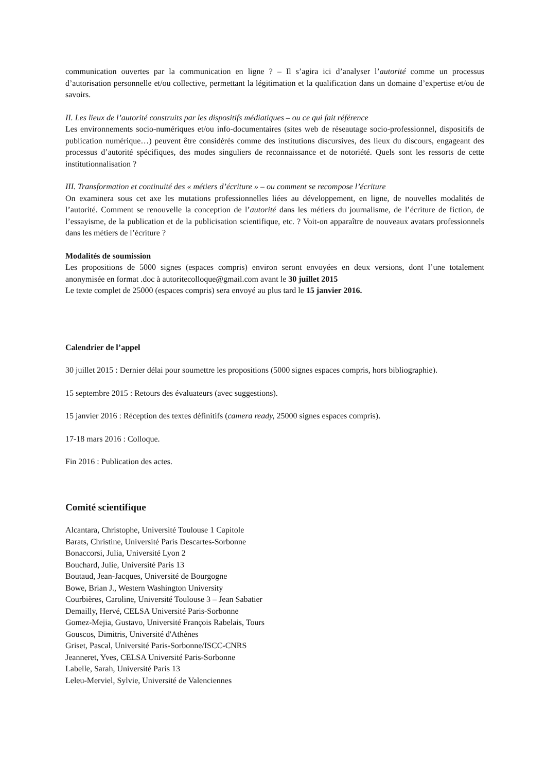communication ouvertes par la communication en ligne ? – Il s’agira ici d’analyser l’autorité comme un processus d’autorisation personnelle et/ou collective, permettant la légitimation et la qualification dans un domaine d’expertise et/ou de savoirs.
II. Les lieux de l’autorité construits par les dispositifs médiatiques – ou ce qui fait référence
Les environnements socio-numériques et/ou info-documentaires (sites web de réseautage socio-professionnel, dispositifs de publication numérique…) peuvent être considérés comme des institutions discursives, des lieux du discours, engageant des processus d’autorité spécifiques, des modes singuliers de reconnaissance et de notoriété. Quels sont les ressorts de cette institutionnalisation ?
III. Transformation et continuité des « métiers d’écriture » – ou comment se recompose l’écriture
On examinera sous cet axe les mutations professionnelles liées au développement, en ligne, de nouvelles modalités de l’autorité. Comment se renouvelle la conception de l’autorité dans les métiers du journalisme, de l’écriture de fiction, de l’essayisme, de la publication et de la publicisation scientifique, etc. ? Voit-on apparaître de nouveaux avatars professionnels dans les métiers de l’écriture ?
Modalités de soumission
Les propositions de 5000 signes (espaces compris) environ seront envoyées en deux versions, dont l’une totalement anonymisée en format .doc à autoritecolloque@gmail.com avant le 30 juillet 2015
Le texte complet de 25000 (espaces compris) sera envoyé au plus tard le 15 janvier 2016.
Calendrier de l’appel
30 juillet 2015 : Dernier délai pour soumettre les propositions (5000 signes espaces compris, hors bibliographie).
15 septembre 2015 : Retours des évaluateurs (avec suggestions).
15 janvier 2016 : Réception des textes définitifs (camera ready, 25000 signes espaces compris).
17-18 mars 2016 : Colloque.
Fin 2016 : Publication des actes.
Comité scientifique
Alcantara, Christophe, Université Toulouse 1 Capitole
Barats, Christine, Université Paris Descartes-Sorbonne
Bonaccorsi, Julia, Université Lyon 2
Bouchard, Julie, Université Paris 13
Boutaud, Jean-Jacques, Université de Bourgogne
Bowe, Brian J., Western Washington University
Courbières, Caroline, Université Toulouse 3 – Jean Sabatier
Demailly, Hervé, CELSA Université Paris-Sorbonne
Gomez-Mejia, Gustavo, Université François Rabelais, Tours
Gouscos, Dimitris, Université d'Athènes
Griset, Pascal, Université Paris-Sorbonne/ISCC-CNRS
Jeanneret, Yves, CELSA Université Paris-Sorbonne
Labelle, Sarah, Université Paris 13
Leleu-Merviel, Sylvie, Université de Valenciennes